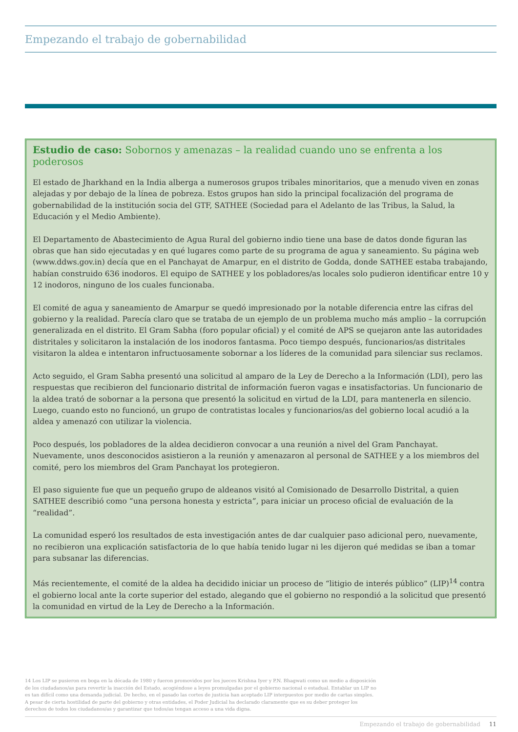Empezando el trabajo de gobernabilidad
Estudio de caso: Sobornos y amenazas – la realidad cuando uno se enfrenta a los poderosos
El estado de Jharkhand en la India alberga a numerosos grupos tribales minoritarios, que a menudo viven en zonas alejadas y por debajo de la línea de pobreza. Estos grupos han sido la principal focalización del programa de gobernabilidad de la institución socia del GTF, SATHEE (Sociedad para el Adelanto de las Tribus, la Salud, la Educación y el Medio Ambiente).
El Departamento de Abastecimiento de Agua Rural del gobierno indio tiene una base de datos donde figuran las obras que han sido ejecutadas y en qué lugares como parte de su programa de agua y saneamiento. Su página web (www.ddws.gov.in) decía que en el Panchayat de Amarpur, en el distrito de Godda, donde SATHEE estaba trabajando, habían construido 636 inodoros. El equipo de SATHEE y los pobladores/as locales solo pudieron identificar entre 10 y 12 inodoros, ninguno de los cuales funcionaba.
El comité de agua y saneamiento de Amarpur se quedó impresionado por la notable diferencia entre las cifras del gobierno y la realidad. Parecía claro que se trataba de un ejemplo de un problema mucho más amplio – la corrupción generalizada en el distrito. El Gram Sabha (foro popular oficial) y el comité de APS se quejaron ante las autoridades distritales y solicitaron la instalación de los inodoros fantasma. Poco tiempo después, funcionarios/as distritales visitaron la aldea e intentaron infructuosamente sobornar a los líderes de la comunidad para silenciar sus reclamos.
Acto seguido, el Gram Sabha presentó una solicitud al amparo de la Ley de Derecho a la Información (LDI), pero las respuestas que recibieron del funcionario distrital de información fueron vagas e insatisfactorias. Un funcionario de la aldea trató de sobornar a la persona que presentó la solicitud en virtud de la LDI, para mantenerla en silencio. Luego, cuando esto no funcionó, un grupo de contratistas locales y funcionarios/as del gobierno local acudió a la aldea y amenazó con utilizar la violencia.
Poco después, los pobladores de la aldea decidieron convocar a una reunión a nivel del Gram Panchayat. Nuevamente, unos desconocidos asistieron a la reunión y amenazaron al personal de SATHEE y a los miembros del comité, pero los miembros del Gram Panchayat los protegieron.
El paso siguiente fue que un pequeño grupo de aldeanos visitó al Comisionado de Desarrollo Distrital, a quien SATHEE describió como “una persona honesta y estricta”, para iniciar un proceso oficial de evaluación de la “realidad”.
La comunidad esperó los resultados de esta investigación antes de dar cualquier paso adicional pero, nuevamente, no recibieron una explicación satisfactoria de lo que había tenido lugar ni les dijeron qué medidas se iban a tomar para subsanar las diferencias.
Más recientemente, el comité de la aldea ha decidido iniciar un proceso de “litigio de interés público” (LIP)<sup>14</sup> contra el gobierno local ante la corte superior del estado, alegando que el gobierno no respondió a la solicitud que presentó la comunidad en virtud de la Ley de Derecho a la Información.
14 Los LIP se pusieron en boga en la década de 1980 y fueron promovidos por los jueces Krishna Iyer y P.N. Bhagwati como un medio a disposición de los ciudadanos/as para revertir la inacción del Estado, acogiéndose a leyes promulgadas por el gobierno nacional o estadual. Entablar un LIP no es tan difícil como una demanda judicial. De hecho, en el pasado las cortes de justicia han aceptado LIP interpuestos por medio de cartas simples. A pesar de cierta hostilidad de parte del gobierno y otras entidades, el Poder Judicial ha declarado claramente que es su deber proteger los derechos de todos los ciudadanos/as y garantizar que todos/as tengan acceso a una vida digna.
Empezando el trabajo de gobernabilidad 11